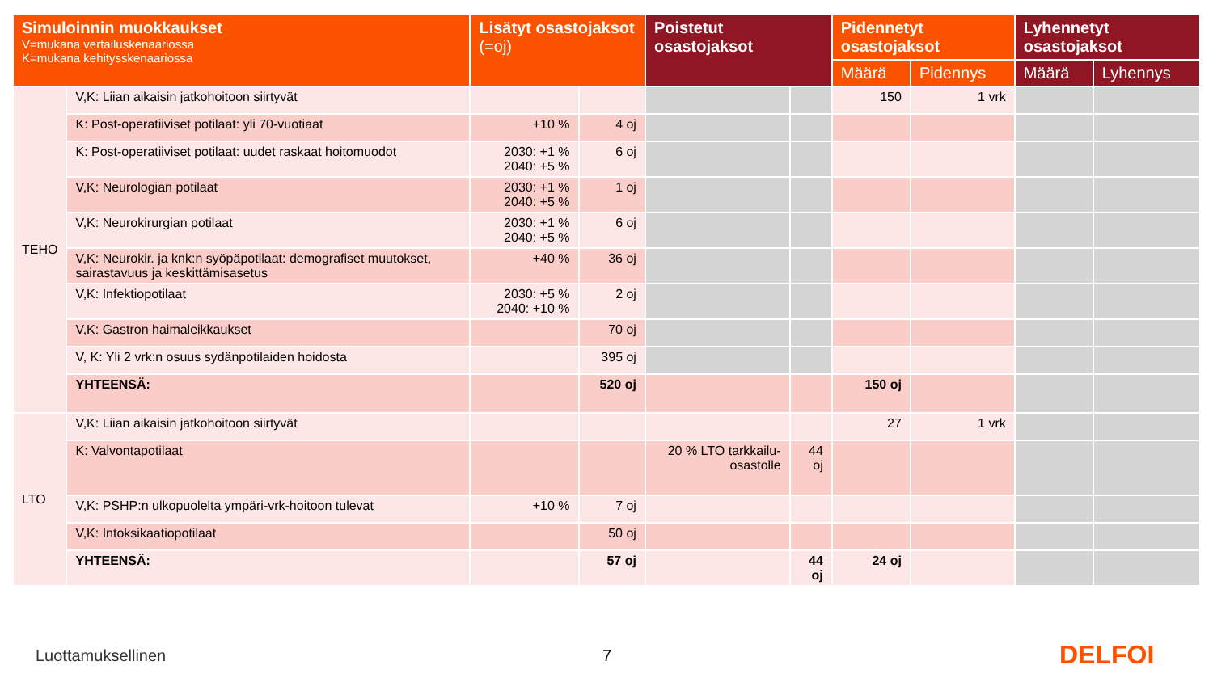| Simuloinnin muokkaukset V=mukana vertailuskenaariossa K=mukana kehitysskenaariossa | | Lisätyt osastojaksot (=oj) | | Poistetut osastojaksot | | Pidennetyt osastojaksot | | Lyhennetyt osastojaksot | |
| --- | --- | --- | --- | --- | --- | --- | --- | --- | --- |
| | | | | | | Määrä | Pidennys | Määrä | Lyhennys |
| TEHO | V,K: Liian aikaisin jatkohoitoon siirtyvät | | | | | 150 | 1 vrk | | |
| | K: Post-operatiiviset potilaat: yli 70-vuotiaat | +10 % | 4 oj | | | | | | |
| | K: Post-operatiiviset potilaat: uudet raskaat hoitomuodot | 2030: +1 % 2040: +5 % | 6 oj | | | | | | |
| | V,K: Neurologian potilaat | 2030: +1 % 2040: +5 % | 1 oj | | | | | | |
| | V,K: Neurokirurgian potilaat | 2030: +1 % 2040: +5 % | 6 oj | | | | | | |
| | V,K: Neurokir. ja knk:n syöpäpotilaat: demografiset muutokset, sairastavuus ja keskittämisasetus | +40 % | 36 oj | | | | | | |
| | V,K: Infektiopotilaat | 2030: +5 % 2040: +10 % | 2 oj | | | | | | |
| | V,K: Gastron haimaleikkaukset | | 70 oj | | | | | | |
| | V, K: Yli 2 vrk:n osuus sydänpotilaiden hoidosta | | 395 oj | | | | | | |
| | YHTEENSÄ: | | 520 oj | | | 150 oj | | | |
| LTO | V,K: Liian aikaisin jatkohoitoon siirtyvät | | | | | 27 | 1 vrk | | |
| | K: Valvontapotilaat | | | 20 % LTO tarkkailu-osastolle | 44 oj | | | | |
| | V,K: PSHP:n ulkopuolelta ympäri-vrk-hoitoon tulevat | +10 % | 7 oj | | | | | | |
| | V,K: Intoksikaatiopotilaat | | 50 oj | | | | | | |
| | YHTEENSÄ: | | 57 oj | | 44 oj | 24 oj | | | |
Luottamuksellinen 7 DELFOI